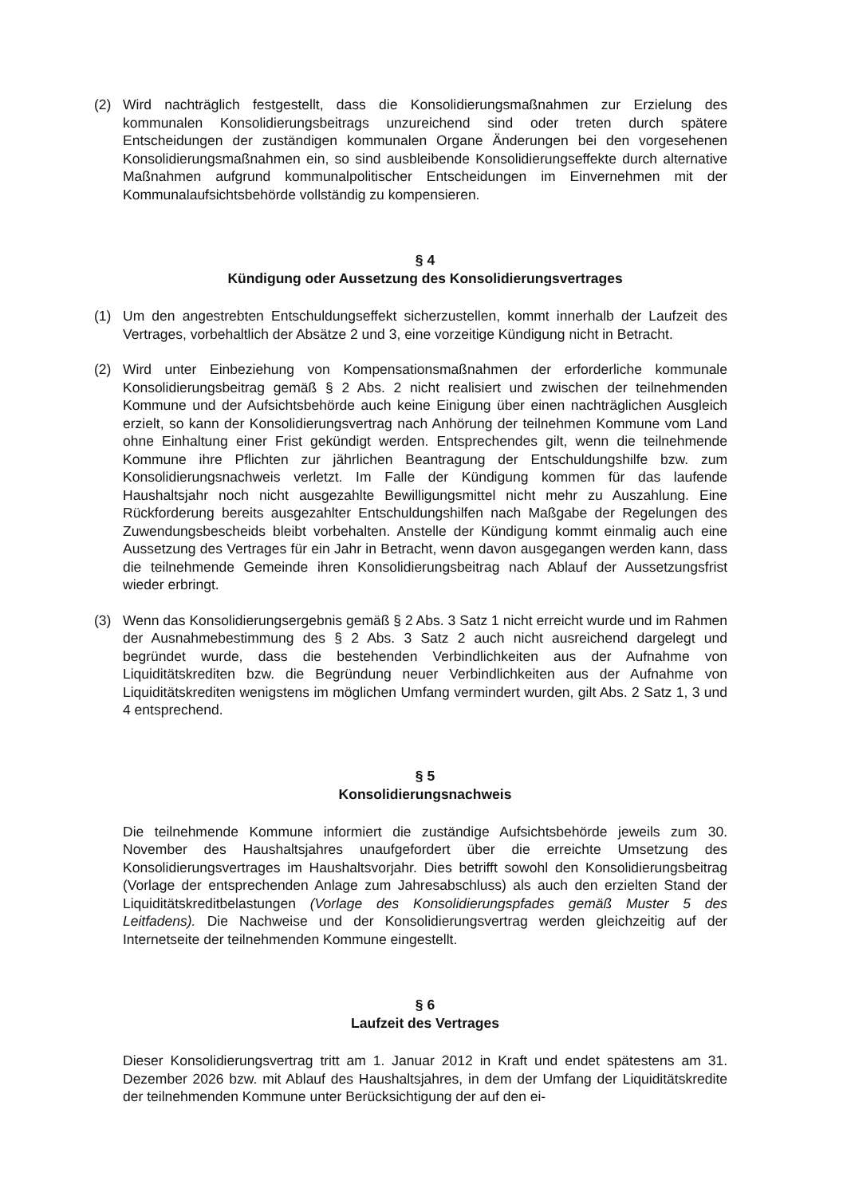(2) Wird nachträglich festgestellt, dass die Konsolidierungsmaßnahmen zur Erzielung des kommunalen Konsolidierungsbeitrags unzureichend sind oder treten durch spätere Entscheidungen der zuständigen kommunalen Organe Änderungen bei den vorgesehenen Konsolidierungsmaßnahmen ein, so sind ausbleibende Konsolidierungseffekte durch alternative Maßnahmen aufgrund kommunalpolitischer Entscheidungen im Einvernehmen mit der Kommunalaufsichtsbehörde vollständig zu kompensieren.
§ 4
Kündigung oder Aussetzung des Konsolidierungsvertrages
(1) Um den angestrebten Entschuldungseffekt sicherzustellen, kommt innerhalb der Laufzeit des Vertrages, vorbehaltlich der Absätze 2 und 3, eine vorzeitige Kündigung nicht in Betracht.
(2) Wird unter Einbeziehung von Kompensationsmaßnahmen der erforderliche kommunale Konsolidierungsbeitrag gemäß § 2 Abs. 2 nicht realisiert und zwischen der teilnehmenden Kommune und der Aufsichtsbehörde auch keine Einigung über einen nachträglichen Ausgleich erzielt, so kann der Konsolidierungsvertrag nach Anhörung der teilnehmen Kommune vom Land ohne Einhaltung einer Frist gekündigt werden. Entsprechendes gilt, wenn die teilnehmende Kommune ihre Pflichten zur jährlichen Beantragung der Entschuldungshilfe bzw. zum Konsolidierungsnachweis verletzt. Im Falle der Kündigung kommen für das laufende Haushaltsjahr noch nicht ausgezahlte Bewilligungsmittel nicht mehr zu Auszahlung. Eine Rückforderung bereits ausgezahlter Entschuldungshilfen nach Maßgabe der Regelungen des Zuwendungsbescheids bleibt vorbehalten. Anstelle der Kündigung kommt einmalig auch eine Aussetzung des Vertrages für ein Jahr in Betracht, wenn davon ausgegangen werden kann, dass die teilnehmende Gemeinde ihren Konsolidierungsbeitrag nach Ablauf der Aussetzungsfrist wieder erbringt.
(3) Wenn das Konsolidierungsergebnis gemäß § 2 Abs. 3 Satz 1 nicht erreicht wurde und im Rahmen der Ausnahmebestimmung des § 2 Abs. 3 Satz 2 auch nicht ausreichend dargelegt und begründet wurde, dass die bestehenden Verbindlichkeiten aus der Aufnahme von Liquiditätskrediten bzw. die Begründung neuer Verbindlichkeiten aus der Aufnahme von Liquiditätskrediten wenigstens im möglichen Umfang vermindert wurden, gilt Abs. 2 Satz 1, 3 und 4 entsprechend.
§ 5
Konsolidierungsnachweis
Die teilnehmende Kommune informiert die zuständige Aufsichtsbehörde jeweils zum 30. November des Haushaltsjahres unaufgefordert über die erreichte Umsetzung des Konsolidierungsvertrages im Haushaltsvorjahr. Dies betrifft sowohl den Konsolidierungsbeitrag (Vorlage der entsprechenden Anlage zum Jahresabschluss) als auch den erzielten Stand der Liquiditätskreditbelastungen (Vorlage des Konsolidierungspfades gemäß Muster 5 des Leitfadens). Die Nachweise und der Konsolidierungsvertrag werden gleichzeitig auf der Internetseite der teilnehmenden Kommune eingestellt.
§ 6
Laufzeit des Vertrages
Dieser Konsolidierungsvertrag tritt am 1. Januar 2012 in Kraft und endet spätestens am 31. Dezember 2026 bzw. mit Ablauf des Haushaltsjahres, in dem der Umfang der Liquiditätskredite der teilnehmenden Kommune unter Berücksichtigung der auf den ei-